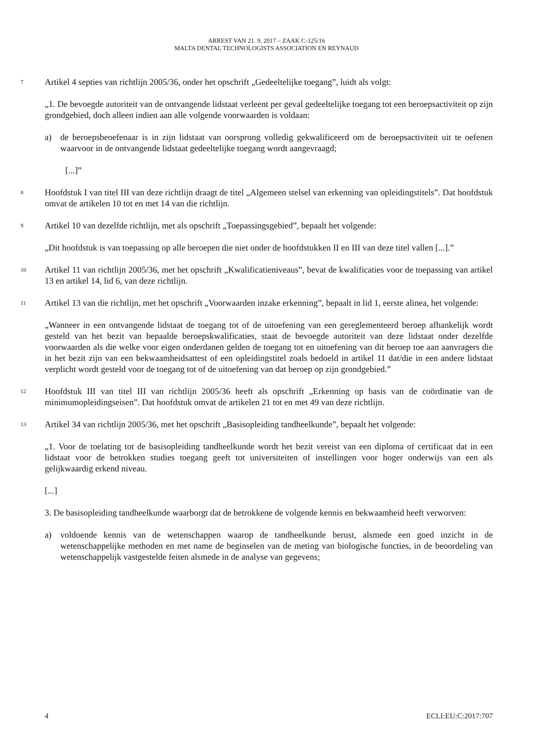ARREST VAN 21. 9. 2017 – ZAAK C-125/16
MALTA DENTAL TECHNOLOGISTS ASSOCIATION EN REYNAUD
7
Artikel 4 septies van richtlijn 2005/36, onder het opschrift „Gedeeltelijke toegang”, luidt als volgt:
„1. De bevoegde autoriteit van de ontvangende lidstaat verleent per geval gedeeltelijke toegang tot een beroepsactiviteit op zijn grondgebied, doch alleen indien aan alle volgende voorwaarden is voldaan:
a) de beroepsbeoefenaar is in zijn lidstaat van oorsprong volledig gekwalificeerd om de beroepsactiviteit uit te oefenen waarvoor in de ontvangende lidstaat gedeeltelijke toegang wordt aangevraagd;
[...]”
8
Hoofdstuk I van titel III van deze richtlijn draagt de titel „Algemeen stelsel van erkenning van opleidingstitels”. Dat hoofdstuk omvat de artikelen 10 tot en met 14 van die richtlijn.
9
Artikel 10 van dezelfde richtlijn, met als opschrift „Toepassingsgebied”, bepaalt het volgende:
„Dit hoofdstuk is van toepassing op alle beroepen die niet onder de hoofdstukken II en III van deze titel vallen [...].”
10
Artikel 11 van richtlijn 2005/36, met het opschrift „Kwalificatieniveaus”, bevat de kwalificaties voor de toepassing van artikel 13 en artikel 14, lid 6, van deze richtlijn.
11
Artikel 13 van die richtlijn, met het opschrift „Voorwaarden inzake erkenning”, bepaalt in lid 1, eerste alinea, het volgende:
„Wanneer in een ontvangende lidstaat de toegang tot of de uitoefening van een gereglementeerd beroep afhankelijk wordt gesteld van het bezit van bepaalde beroepskwalificaties, staat de bevoegde autoriteit van deze lidstaat onder dezelfde voorwaarden als die welke voor eigen onderdanen gelden de toegang tot en uitoefening van dit beroep toe aan aanvragers die in het bezit zijn van een bekwaamheidsattest of een opleidingstitel zoals bedoeld in artikel 11 dat/die in een andere lidstaat verplicht wordt gesteld voor de toegang tot of de uitoefening van dat beroep op zijn grondgebied.”
12
Hoofdstuk III van titel III van richtlijn 2005/36 heeft als opschrift „Erkenning op basis van de coördinatie van de minimumopleidingseisen”. Dat hoofdstuk omvat de artikelen 21 tot en met 49 van deze richtlijn.
13
Artikel 34 van richtlijn 2005/36, met het opschrift „Basisopleiding tandheelkunde”, bepaalt het volgende:
„1. Voor de toelating tot de basisopleiding tandheelkunde wordt het bezit vereist van een diploma of certificaat dat in een lidstaat voor de betrokken studies toegang geeft tot universiteiten of instellingen voor hoger onderwijs van een als gelijkwaardig erkend niveau.
[...]
3. De basisopleiding tandheelkunde waarborgt dat de betrokkene de volgende kennis en bekwaamheid heeft verworven:
a) voldoende kennis van de wetenschappen waarop de tandheelkunde berust, alsmede een goed inzicht in de wetenschappelijke methoden en met name de beginselen van de meting van biologische functies, in de beoordeling van wetenschappelijk vastgestelde feiten alsmede in de analyse van gegevens;
4 ECLI:EU:C:2017:707